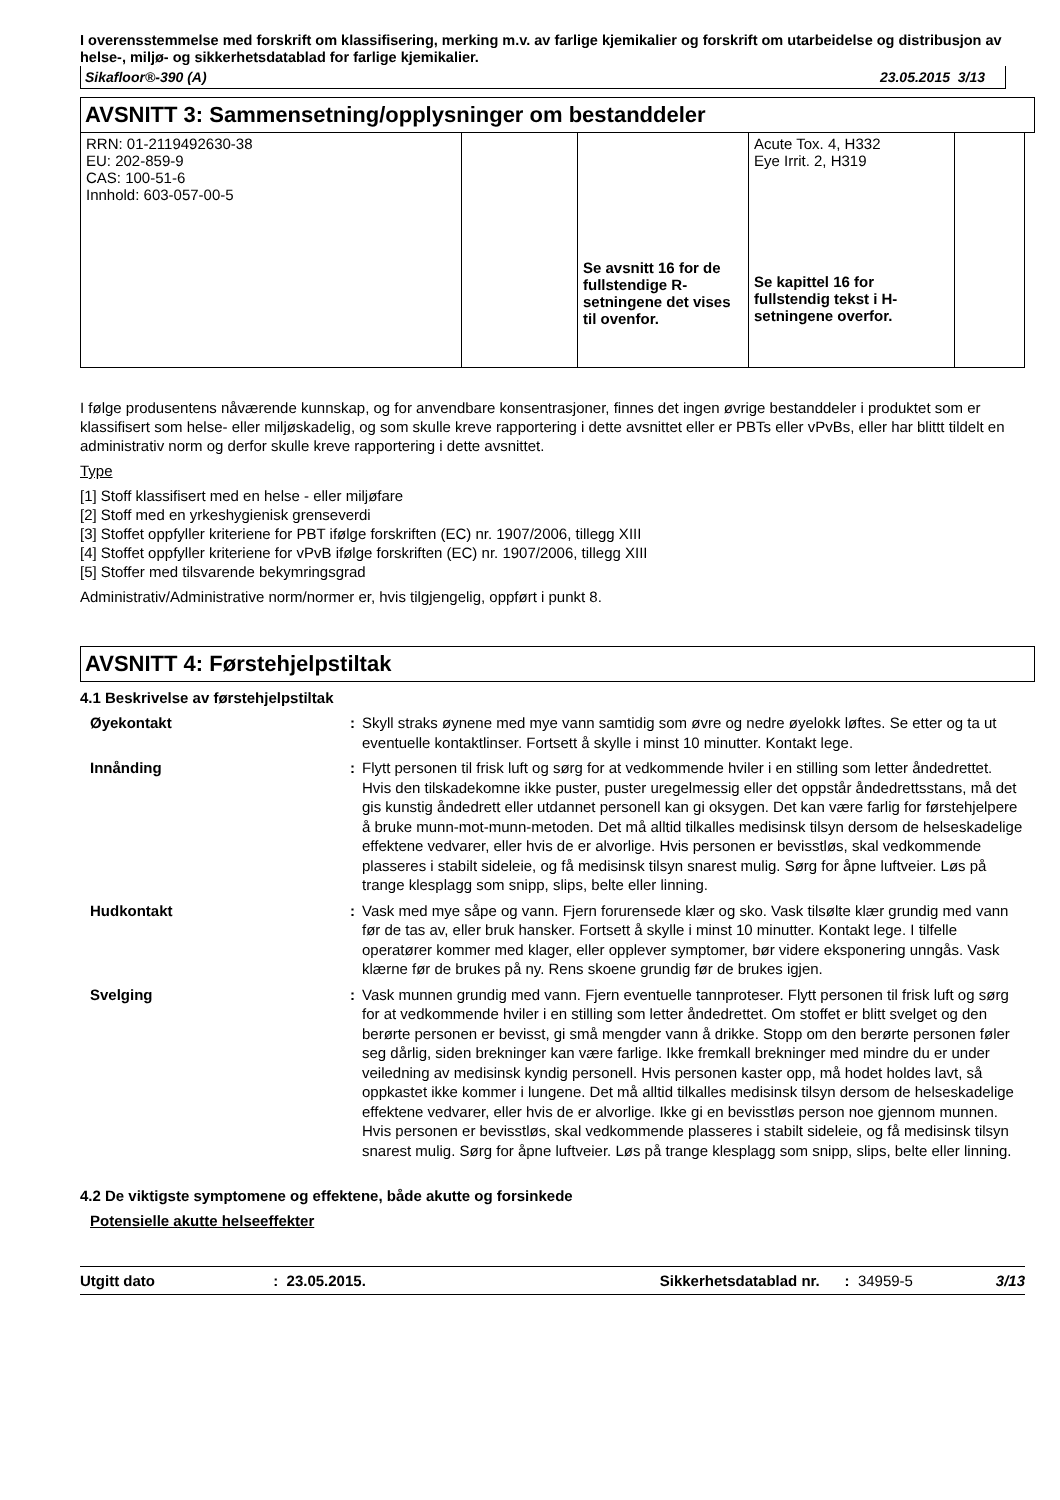I overensstemmelse med forskrift om klassifisering, merking m.v. av farlige kjemikalier og forskrift om utarbeidelse og distribusjon av helse-, miljø- og sikkerhetsdatablad for farlige kjemikalier.
Sikafloor®-390 (A) 23.05.2015 3/13
AVSNITT 3: Sammensetning/opplysninger om bestanddeler
| RRN: 01-2119492630-38 EU: 202-859-9 CAS: 100-51-6 Innhold: 603-057-00-5 | | Se avsnitt 16 for de fullstendige R-setningene det vises til ovenfor. | Acute Tox. 4, H332 Eye Irrit. 2, H319 Se kapittel 16 for fullstendig tekst i H-setningene overfor. | |
I følge produsentens nåværende kunnskap, og for anvendbare konsentrasjoner, finnes det ingen øvrige bestanddeler i produktet som er klassifisert som helse- eller miljøskadelig, og som skulle kreve rapportering i dette avsnittet eller er PBTs eller vPvBs, eller har blittt tildelt en administrativ norm og derfor skulle kreve rapportering i dette avsnittet.
Type
[1] Stoff klassifisert med en helse - eller miljøfare
[2] Stoff med en yrkeshygienisk grenseverdi
[3] Stoffet oppfyller kriteriene for PBT ifølge forskriften (EC) nr. 1907/2006, tillegg XIII
[4] Stoffet oppfyller kriteriene for vPvB ifølge forskriften (EC) nr. 1907/2006, tillegg XIII
[5] Stoffer med tilsvarende bekymringsgrad
Administrativ/Administrative norm/normer er, hvis tilgjengelig, oppført i punkt 8.
AVSNITT 4: Førstehjelpstiltak
4.1 Beskrivelse av førstehjelpstiltak
Øyekontakt
:
Skyll straks øynene med mye vann samtidig som øvre og nedre øyelokk løftes. Se etter og ta ut eventuelle kontaktlinser. Fortsett å skylle i minst 10 minutter. Kontakt lege.
Innånding
:
Flytt personen til frisk luft og sørg for at vedkommende hviler i en stilling som letter åndedrettet. Hvis den tilskadekomne ikke puster, puster uregelmessig eller det oppstår åndedrettsstans, må det gis kunstig åndedrett eller utdannet personell kan gi oksygen. Det kan være farlig for førstehjelpere å bruke munn-mot-munn-metoden. Det må alltid tilkalles medisinsk tilsyn dersom de helseskadelige effektene vedvarer, eller hvis de er alvorlige. Hvis personen er bevisstløs, skal vedkommende plasseres i stabilt sideleie, og få medisinsk tilsyn snarest mulig. Sørg for åpne luftveier. Løs på trange klesplagg som snipp, slips, belte eller linning.
Hudkontakt
:
Vask med mye såpe og vann. Fjern forurensede klær og sko. Vask tilsølte klær grundig med vann før de tas av, eller bruk hansker. Fortsett å skylle i minst 10 minutter. Kontakt lege. I tilfelle operatører kommer med klager, eller opplever symptomer, bør videre eksponering unngås. Vask klærne før de brukes på ny. Rens skoene grundig før de brukes igjen.
Svelging
:
Vask munnen grundig med vann. Fjern eventuelle tannproteser. Flytt personen til frisk luft og sørg for at vedkommende hviler i en stilling som letter åndedrettet. Om stoffet er blitt svelget og den berørte personen er bevisst, gi små mengder vann å drikke. Stopp om den berørte personen føler seg dårlig, siden brekninger kan være farlige. Ikke fremkall brekninger med mindre du er under veiledning av medisinsk kyndig personell. Hvis personen kaster opp, må hodet holdes lavt, så oppkastet ikke kommer i lungene. Det må alltid tilkalles medisinsk tilsyn dersom de helseskadelige effektene vedvarer, eller hvis de er alvorlige. Ikke gi en bevisstløs person noe gjennom munnen. Hvis personen er bevisstløs, skal vedkommende plasseres i stabilt sideleie, og få medisinsk tilsyn snarest mulig. Sørg for åpne luftveier. Løs på trange klesplagg som snipp, slips, belte eller linning.
4.2 De viktigste symptomene og effektene, både akutte og forsinkede
Potensielle akutte helseeffekter
Utgitt dato: 23.05.2015. Sikkerhetsdatablad nr.: 34959-5 3/13